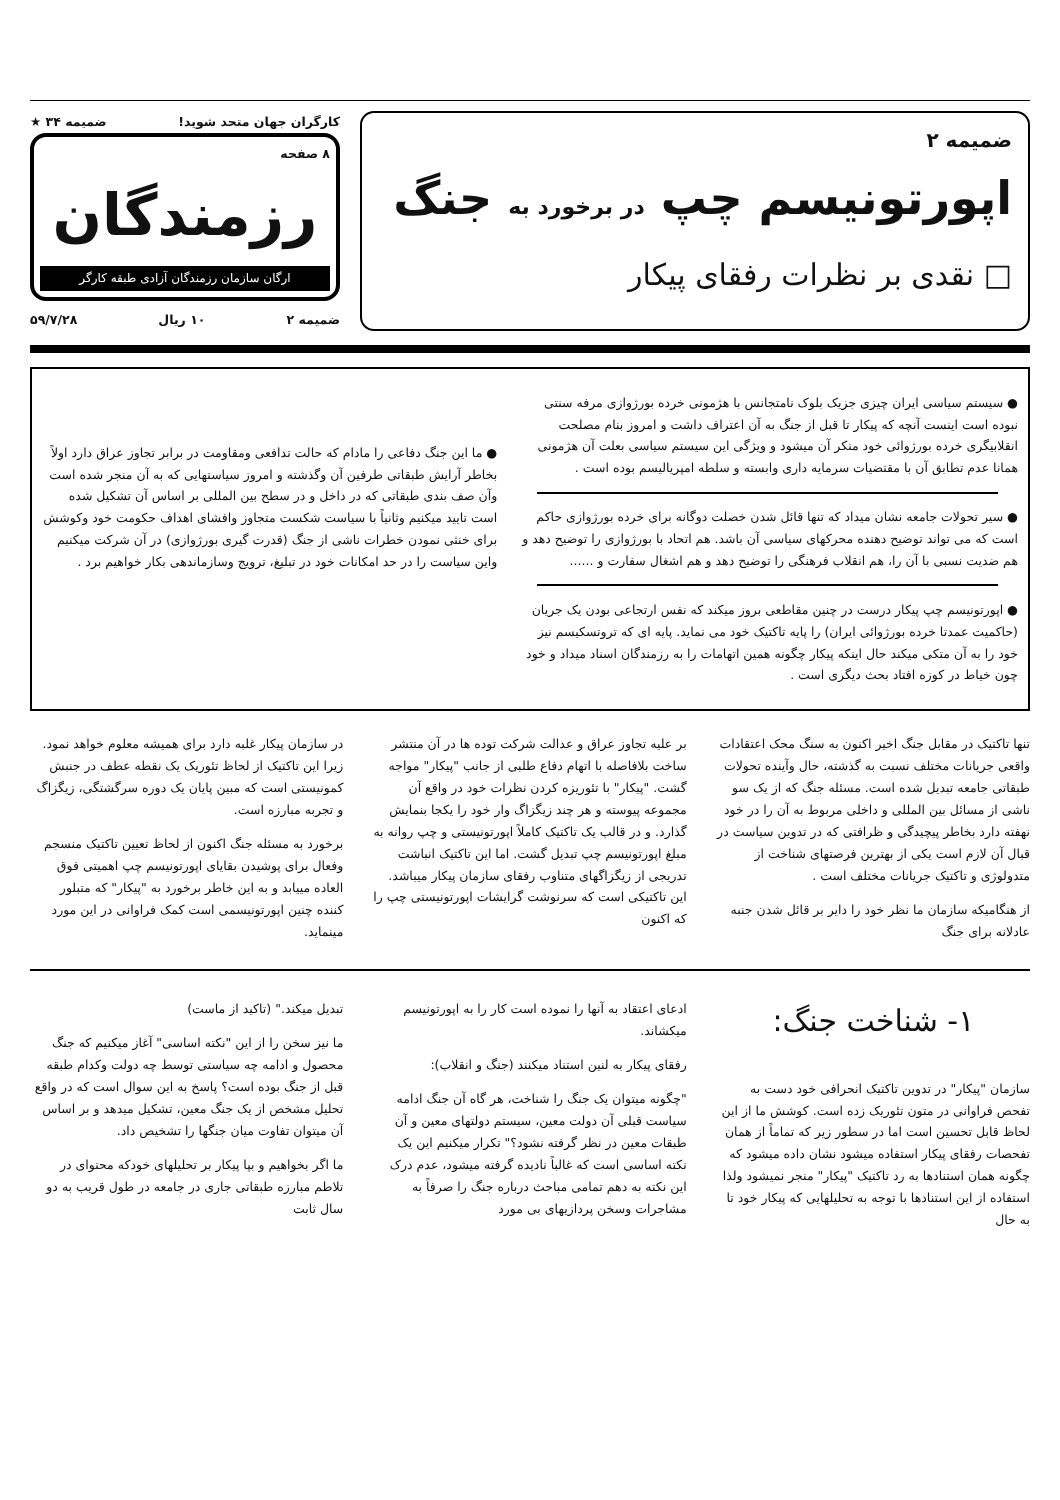ضمیمه ۲
اپورتونیسم چپ در برخورد به جنگ
□ نقدی بر نظرات رفقای پیکار
کارگران جهان متحد شوید! ضمیمه ۳۴ ★
۸ صفحه
رزمندگان
ارگان سازمان رزمندگان آزادی طبقه کارگر
ضمیمه ۲ ۱۰ ریال ۵۹/۷/۲۸
● سیستم سیاسی ایران چیزی جزیک بلوک نامتجانس با هژمونی خرده بورژوازی مرفه سنتی نبوده است اینست آنچه که پیکار تا قبل از جنگ به آن اعتراف داشت و امروز بنام مصلحت انقلابیگری خرده بورژوائی خود منکر آن میشود و ویژگی این سیستم سیاسی بعلت آن هژمونی همانا عدم تطابق آن با مقتضیات سرمایه داری وابسته و سلطه امپریالیسم بوده است .
● سیر تحولات جامعه نشان میداد که تنها قائل شدن خصلت دوگانه برای خرده بورژوازی حاکم است که می تواند توضیح دهنده محرکهای سیاسی آن باشد. هم اتحاد با بورژوازی را توضیح دهد و هم ضدیت نسبی با آن را، هم انقلاب فرهنگی را توضیح دهد و هم اشغال سفارت و ......
● اپورتونیسم چپ پیکار درست در چنین مقاطعی بروز میکند که نفس ارتجاعی بودن یک جریان (حاکمیت عمدتا خرده بورژوائی ایران) را پایه تاکتیک خود می نماید. پایه ای که تروتسکیسم نیز خود را به آن متکی میکند حال اینکه پیکار چگونه همین اتهامات را به رزمندگان اسناد میداد و خود چون خیاط در کوزه افتاد بحث دیگری است .
● ما این جنگ دفاعی را مادام که حالت تدافعی ومقاومت در برابر تجاوز عراق دارد اولاً بخاطر آرایش طبقاتی طرفین آن وگذشته و امروز سیاستهایی که به آن منجر شده است وآن صف بندی طبقاتی که در داخل و در سطح بین المللی بر اساس آن تشکیل شده است تایید میکنیم وثانیاً با سیاست شکست متجاوز وافشای اهداف حکومت خود وکوشش برای خنثی نمودن خطرات ناشی از جنگ (قدرت گیری بورژوازی) در آن شرکت میکنیم واین سیاست را در حد امکانات خود در تبلیغ، ترویج وسازماندهی بکار خواهیم برد .
تنها تاکتیک در مقابل جنگ اخیر اکنون به سنگ محک اعتقادات واقعی جریانات مختلف نسبت به گذشته، حال وآینده تحولات طبقاتی جامعه تبدیل شده است. مسئله جنگ که از یک سو ناشی از مسائل بین المللی و داخلی مربوط به آن را در خود نهفته دارد بخاطر پیچیدگی و ظرافتی که در تدوین سیاست در قبال آن لازم است یکی از بهترین فرصتهای شناخت از متدولوژی و تاکتیک جریانات مختلف است .
از هنگامیکه سازمان ما نظر خود را دایر بر قائل شدن جنبه عادلانه برای جنگ
بر علیه تجاوز عراق و عدالت شرکت توده ها در آن منتشر ساخت بلافاصله با اتهام دفاع طلبی از جانب "پیکار" مواجه گشت. "پیکار" با تئوریزه کردن نظرات خود در واقع آن مجموعه پیوسته و هر چند زیگزاگ وار خود را یکجا بنمایش گذارد. و در قالب یک تاکتیک کاملاً اپورتونیستی و چپ روانه به مبلغ اپورتونیسم چپ تبدیل گشت. اما این تاکتیک انباشت تدریجی از زیگزاگهای متناوب رفقای سازمان پیکار میباشد. این تاکتیکی است که سرنوشت گرایشات اپورتونیستی چپ را که اکنون
در سازمان پیکار غلبه دارد برای همیشه معلوم خواهد نمود. زیرا این تاکتیک از لحاظ تئوریک یک نقطه عطف در جنبش کمونیستی است که مبین پایان یک دوره سرگشتگی، زیگزاگ و تجربه مبارزه است.
برخورد به مسئله جنگ اکنون از لحاظ تعیین تاکتیک منسجم وفعال برای پوشیدن بقایای اپورتونیسم چپ اهمیتی فوق العاده مییابد و به این خاطر برخورد به "پیکار" که متبلور کننده چنین اپورتونیسمی است کمک فراوانی در این مورد مینماید.
۱- شناخت جنگ:
سازمان "پیکار" در تدوین تاکتیک انحرافی خود دست به تفحص فراوانی در متون تئوریک زده است. کوشش ما از این لحاظ قابل تحسین است اما در سطور زیر که تماماً از همان تفحصات رفقای پیکار استفاده میشود نشان داده میشود که چگونه همان استنادها به رد تاکتیک "پیکار" منجر نمیشود ولذا استفاده از این استنادها با توجه به تحلیلهایی که پیکار خود تا به حال
ادعای اعتقاد به آنها را نموده است کار را به اپورتونیسم میکشاند.
رفقای پیکار به لنین استناد میکنند (جنگ و انقلاب):
"چگونه میتوان یک جنگ را شناخت، هر گاه آن جنگ ادامه سیاست قبلی آن دولت معین، سیستم دولتهای معین و آن طبقات معین در نظر گرفته نشود؟" تکرار میکنیم این یک نکته اساسی است که غالباً نادیده گرفته میشود، عدم درک این نکته به دهم تمامی مباحث درباره جنگ را صرفاً به مشاجرات وسخن پردازیهای بی مورد
تبدیل میکند." (تاکید از ماست)
ما نیز سخن را از این "نکته اساسی" آغاز میکنیم که جنگ محصول و ادامه چه سیاستی توسط چه دولت وکدام طبقه قبل از جنگ بوده است؟ پاسخ به این سوال است که در واقع تحلیل مشخص از یک جنگ معین، تشکیل میدهد و بر اساس آن میتوان تفاوت میان جنگها را تشخیص داد.
ما اگر بخواهیم و بپا پیکار بر تحلیلهای خودکه محتوای در تلاطم مبارزه طبقاتی جاری در جامعه در طول قریب به دو سال ثابت